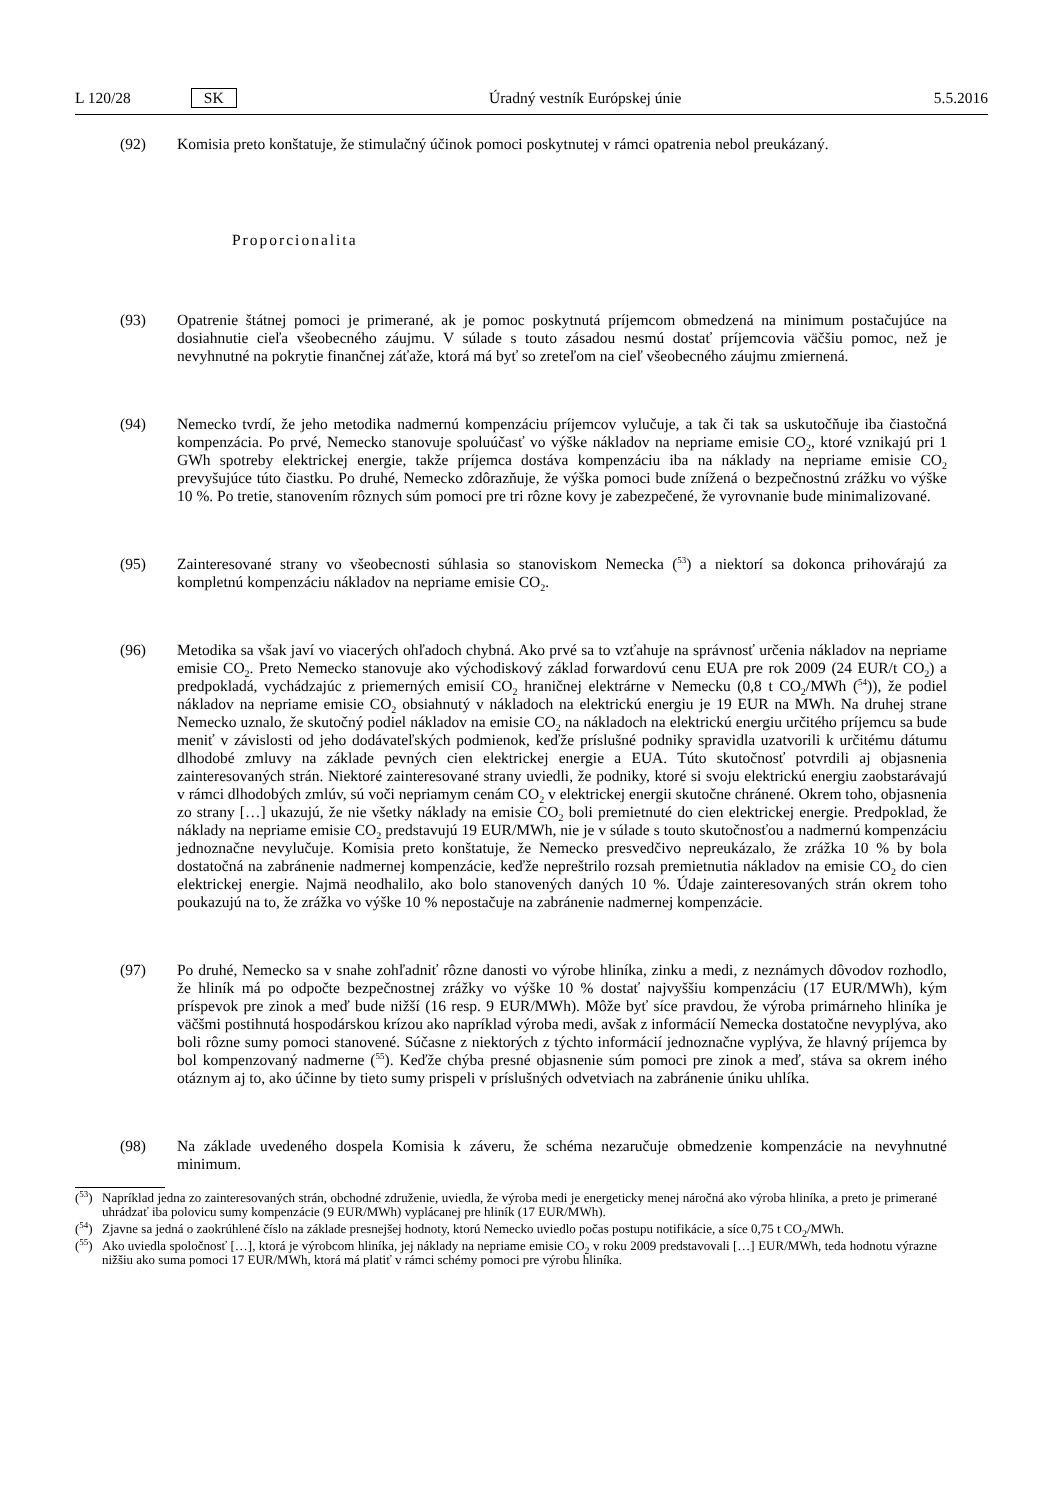L 120/28 SK Úradný vestník Európskej únie 5.5.2016
(92) Komisia preto konštatuje, že stimulačný účinok pomoci poskytnutej v rámci opatrenia nebol preukázaný.
Proporcionalita
(93) Opatrenie štátnej pomoci je primerané, ak je pomoc poskytnutá príjemcom obmedzená na minimum postačujúce na dosiahnutie cieľa všeobecného záujmu. V súlade s touto zásadou nesmú dostať príjemcovia väčšiu pomoc, než je nevyhnutné na pokrytie finančnej záťaže, ktorá má byť so zreteľom na cieľ všeobecného záujmu zmiernená.
(94) Nemecko tvrdí, že jeho metodika nadmernú kompenzáciu príjemcov vylučuje, a tak či tak sa uskutočňuje iba čiastočná kompenzácia. Po prvé, Nemecko stanovuje spoluúčasť vo výške nákladov na nepriame emisie CO<sub>2</sub>, ktoré vznikajú pri 1 GWh spotreby elektrickej energie, takže príjemca dostáva kompenzáciu iba na náklady na nepriame emisie CO<sub>2</sub> prevyšujúce túto čiastku. Po druhé, Nemecko zdôrazňuje, že výška pomoci bude znížená o bezpečnostnú zrážku vo výške 10 %. Po tretie, stanovením rôznych súm pomoci pre tri rôzne kovy je zabezpečené, že vyrovnanie bude minimalizované.
(95) Zainteresované strany vo všeobecnosti súhlasia so stanoviskom Nemecka (<sup>53</sup>) a niektorí sa dokonca prihovárajú za kompletnú kompenzáciu nákladov na nepriame emisie CO<sub>2</sub>.
(96) Metodika sa však javí vo viacerých ohľadoch chybná. Ako prvé sa to vzťahuje na správnosť určenia nákladov na nepriame emisie CO<sub>2</sub>. Preto Nemecko stanovuje ako východiskový základ forwardovú cenu EUA pre rok 2009 (24 EUR/t CO<sub>2</sub>) a predpokladá, vychádzajúc z priemerných emisií CO<sub>2</sub> hraničnej elektrárne v Nemecku (0,8 t CO<sub>2</sub>/MWh (<sup>54</sup>)), že podiel nákladov na nepriame emisie CO<sub>2</sub> obsiahnutý v nákladoch na elektrickú energiu je 19 EUR na MWh. Na druhej strane Nemecko uznalo, že skutočný podiel nákladov na emisie CO<sub>2</sub> na nákladoch na elektrickú energiu určitého príjemcu sa bude meniť v závislosti od jeho dodávateľských podmienok, keďže príslušné podniky spravidla uzatvorili k určitému dátumu dlhodobé zmluvy na základe pevných cien elektrickej energie a EUA. Túto skutočnosť potvrdili aj objasnenia zainteresovaných strán. Niektoré zainteresované strany uviedli, že podniky, ktoré si svoju elektrickú energiu zaobstarávajú v rámci dlhodobých zmlúv, sú voči nepriamym cenám CO<sub>2</sub> v elektrickej energii skutočne chránené. Okrem toho, objasnenia zo strany […] ukazujú, že nie všetky náklady na emisie CO<sub>2</sub> boli premietnuté do cien elektrickej energie. Predpoklad, že náklady na nepriame emisie CO<sub>2</sub> predstavujú 19 EUR/MWh, nie je v súlade s touto skutočnosťou a nadmernú kompenzáciu jednoznačne nevylučuje. Komisia preto konštatuje, že Nemecko presvedčivo nepreukázalo, že zrážka 10 % by bola dostatočná na zabránenie nadmernej kompenzácie, keďže nepreštrilo rozsah premietnutia nákladov na emisie CO<sub>2</sub> do cien elektrickej energie. Najmä neodhalilo, ako bolo stanovených daných 10 %. Údaje zainteresovaných strán okrem toho poukazujú na to, že zrážka vo výške 10 % nepostačuje na zabránenie nadmernej kompenzácie.
(97) Po druhé, Nemecko sa v snahe zohľadniť rôzne danosti vo výrobe hliníka, zinku a medi, z neznámych dôvodov rozhodlo, že hliník má po odpočte bezpečnostnej zrážky vo výške 10 % dostať najvyššiu kompenzáciu (17 EUR/MWh), kým príspevok pre zinok a meď bude nižší (16 resp. 9 EUR/MWh). Môže byť síce pravdou, že výroba primárneho hliníka je väčšmi postihnutá hospodárskou krízou ako napríklad výroba medi, avšak z informácií Nemecka dostatočne nevyplýva, ako boli rôzne sumy pomoci stanovené. Súčasne z niektorých z týchto informácií jednoznačne vyplýva, že hlavný príjemca by bol kompenzovaný nadmerne (<sup>55</sup>). Keďže chýba presné objasnenie súm pomoci pre zinok a meď, stáva sa okrem iného otáznym aj to, ako účinne by tieto sumy prispeli v príslušných odvetviach na zabránenie úniku uhlíka.
(98) Na základe uvedeného dospela Komisia k záveru, že schéma nezaručuje obmedzenie kompenzácie na nevyhnutné minimum.
(<sup>53</sup>)
Napríklad jedna zo zainteresovaných strán, obchodné združenie, uviedla, že výroba medi je energeticky menej náročná ako výroba hliníka, a preto je primerané uhrádzať iba polovicu sumy kompenzácie (9 EUR/MWh) vyplácanej pre hliník (17 EUR/MWh).
(<sup>54</sup>)
Zjavne sa jedná o zaokrúhlené číslo na základe presnejšej hodnoty, ktorú Nemecko uviedlo počas postupu notifikácie, a síce 0,75 t CO<sub>2</sub>/MWh.
(<sup>55</sup>)
Ako uviedla spoločnosť […], ktorá je výrobcom hliníka, jej náklady na nepriame emisie CO<sub>2</sub> v roku 2009 predstavovali […] EUR/MWh, teda hodnotu výrazne nižšiu ako suma pomoci 17 EUR/MWh, ktorá má platiť v rámci schémy pomoci pre výrobu hliníka.